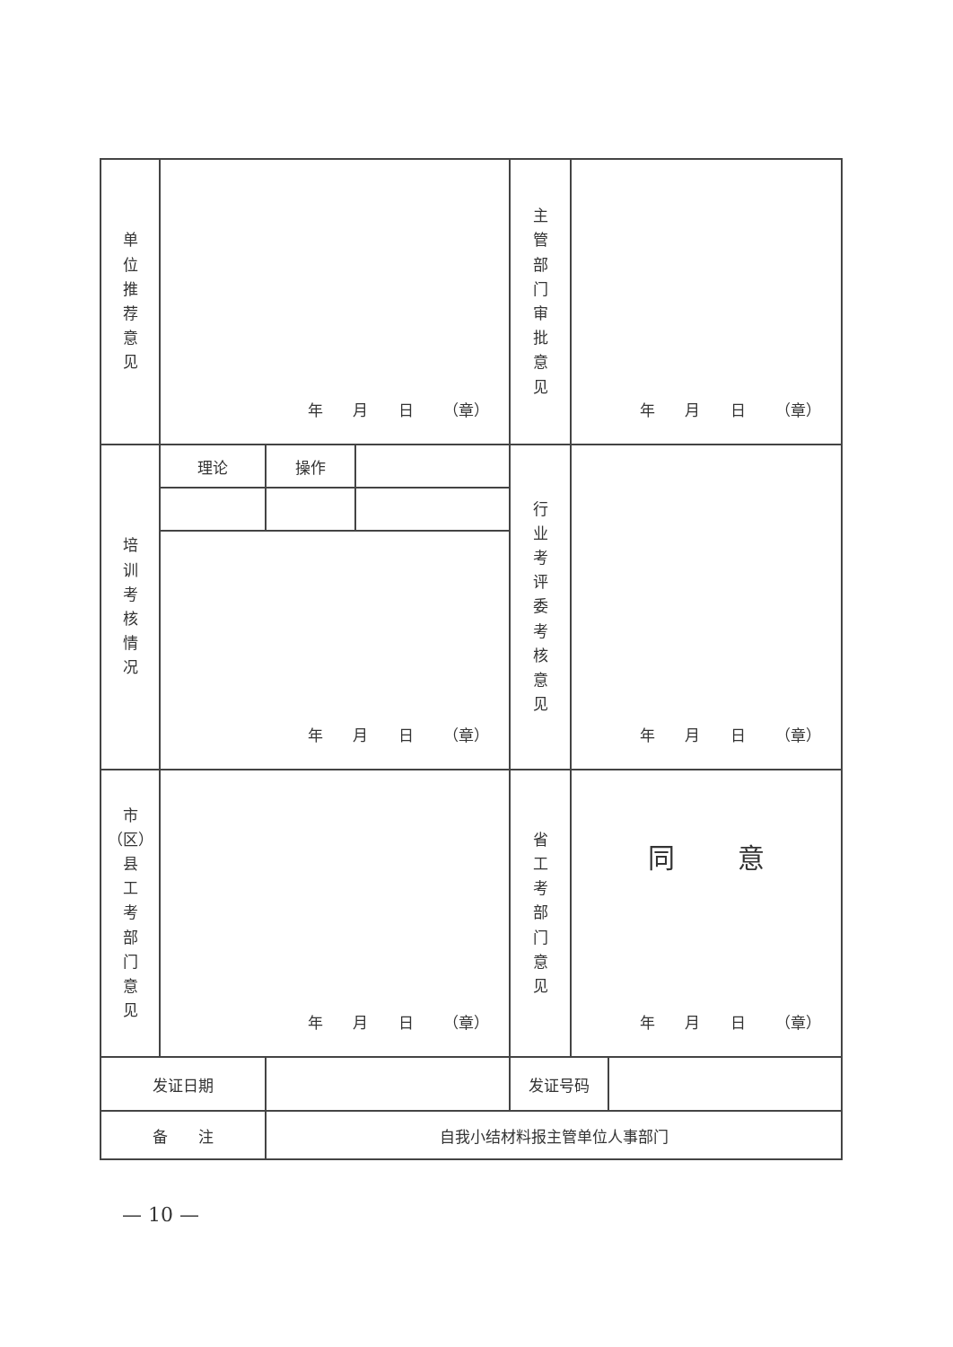| 单 位 推 荐 意 见 | 年 月 日 （章） | | | 主 管 部 门 审 批 意 见 | 年 月 日 （章） | |
| 培 训 考 核 情 况 | 理论 | 操作 | | 行 业 考 评 委 考 核 意 见 | 年 月 日 （章） | |
| | 年 月 日 （章） | | | | | |
| 市 （区） 县 工 考 部 门 意 见 | 年 月 日 （章） | | | 省 工 考 部 门 意 见 | 同 意 年 月 日 （章） | |
| 发证日期 | | | | 发证号码 | | |
| 备 注 | | 自我小结材料报主管单位人事部门 | | | | |
— 10 —